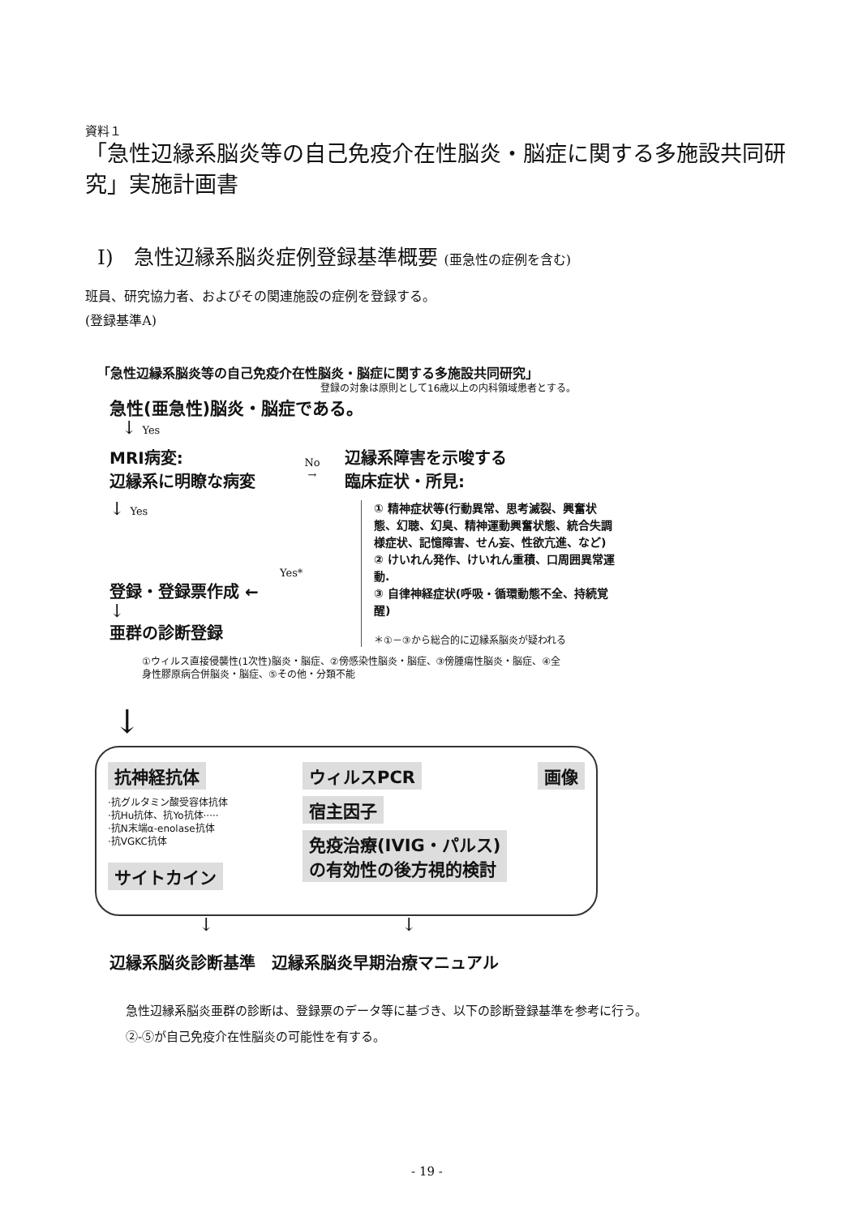資料１
「急性辺縁系脳炎等の自己免疫介在性脳炎・脳症に関する多施設共同研究」実施計画書
I)　急性辺縁系脳炎症例登録基準概要 (亜急性の症例を含む)
班員、研究協力者、およびその関連施設の症例を登録する。
(登録基準A)
「急性辺縁系脳炎等の自己免疫介在性脳炎・脳症に関する多施設共同研究」
登録の対象は原則として16歳以上の内科領域患者とする。
急性(亜急性)脳炎・脳症である。
↓ Yes
MRI病変:
辺縁系に明瞭な病変
No
→
辺縁系障害を示唆する
臨床症状・所見:
↓ Yes
Yes*
登録・登録票作成 ←
↓
亜群の診断登録
① 精神症状等(行動異常、思考滅裂、興奮状態、幻聴、幻臭、精神運動興奮状態、統合失調様症状、記憶障害、せん妄、性欲亢進、など)
② けいれん発作、けいれん重積、口周囲異常運動.
③ 自律神経症状(呼吸・循環動態不全、持続覚醒)
＊①－③から総合的に辺縁系脳炎が疑われる
①ウィルス直接侵襲性(1次性)脳炎・脳症、②傍感染性脳炎・脳症、③傍腫瘍性脳炎・脳症、④全身性膠原病合併脳炎・脳症、⑤その他・分類不能
↓
抗神経抗体
·抗グルタミン酸受容体抗体
·抗Hu抗体、抗Yo抗体·····
·抗N末端α-enolase抗体
·抗VGKC抗体
サイトカイン
ウィルスPCR
宿主因子
免疫治療(IVIG・パルス)
の有効性の後方視的検討
画像
↓ ↓
辺縁系脳炎診断基準　辺縁系脳炎早期治療マニュアル
急性辺縁系脳炎亜群の診断は、登録票のデータ等に基づき、以下の診断登録基準を参考に行う。
②-⑤が自己免疫介在性脳炎の可能性を有する。
- 19 -